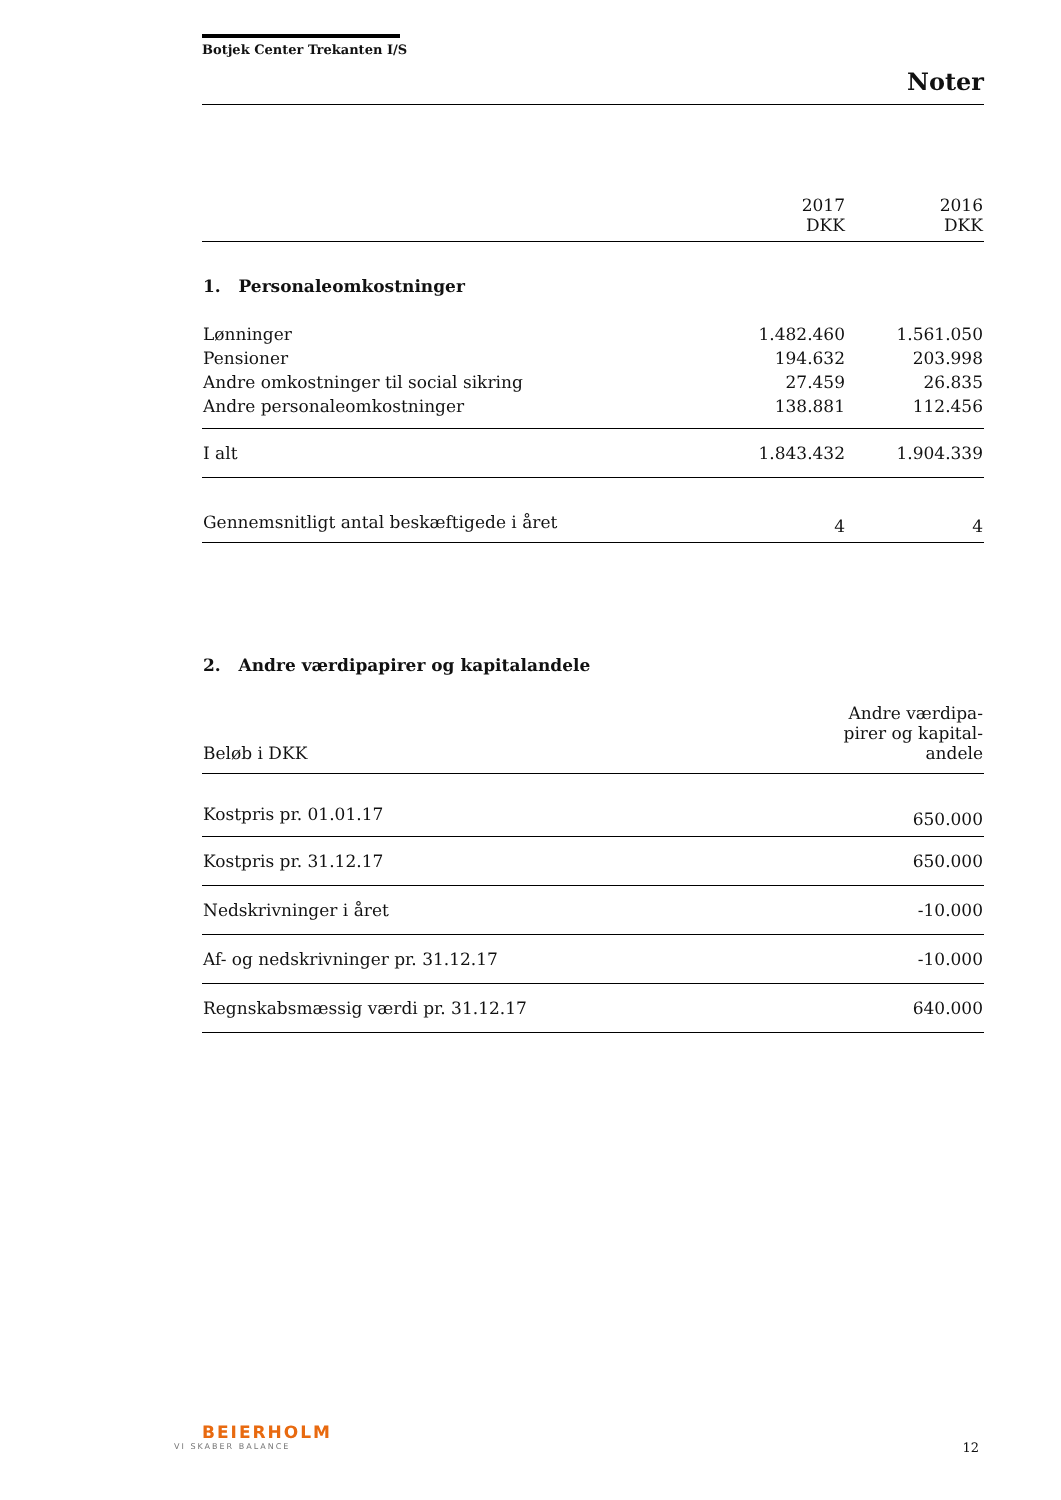Botjek Center Trekanten I/S
Noter
| | 2017 DKK | 2016 DKK |
| --- | --- | --- |
| 1. Personaleomkostninger | | |
| Lønninger | 1.482.460 | 1.561.050 |
| Pensioner | 194.632 | 203.998 |
| Andre omkostninger til social sikring | 27.459 | 26.835 |
| Andre personaleomkostninger | 138.881 | 112.456 |
| I alt | 1.843.432 | 1.904.339 |
| Gennemsnitligt antal beskæftigede i året | 4 | 4 |
| 2. Andre værdipapirer og kapitalandele | |
| Beløb i DKK | Andre værdipa- pirer og kapital- andele |
| Kostpris pr. 01.01.17 | 650.000 |
| Kostpris pr. 31.12.17 | 650.000 |
| Nedskrivninger i året | -10.000 |
| Af- og nedskrivninger pr. 31.12.17 | -10.000 |
| Regnskabsmæssig værdi pr. 31.12.17 | 640.000 |
BEIERHOLM
VI SKABER BALANCE
12